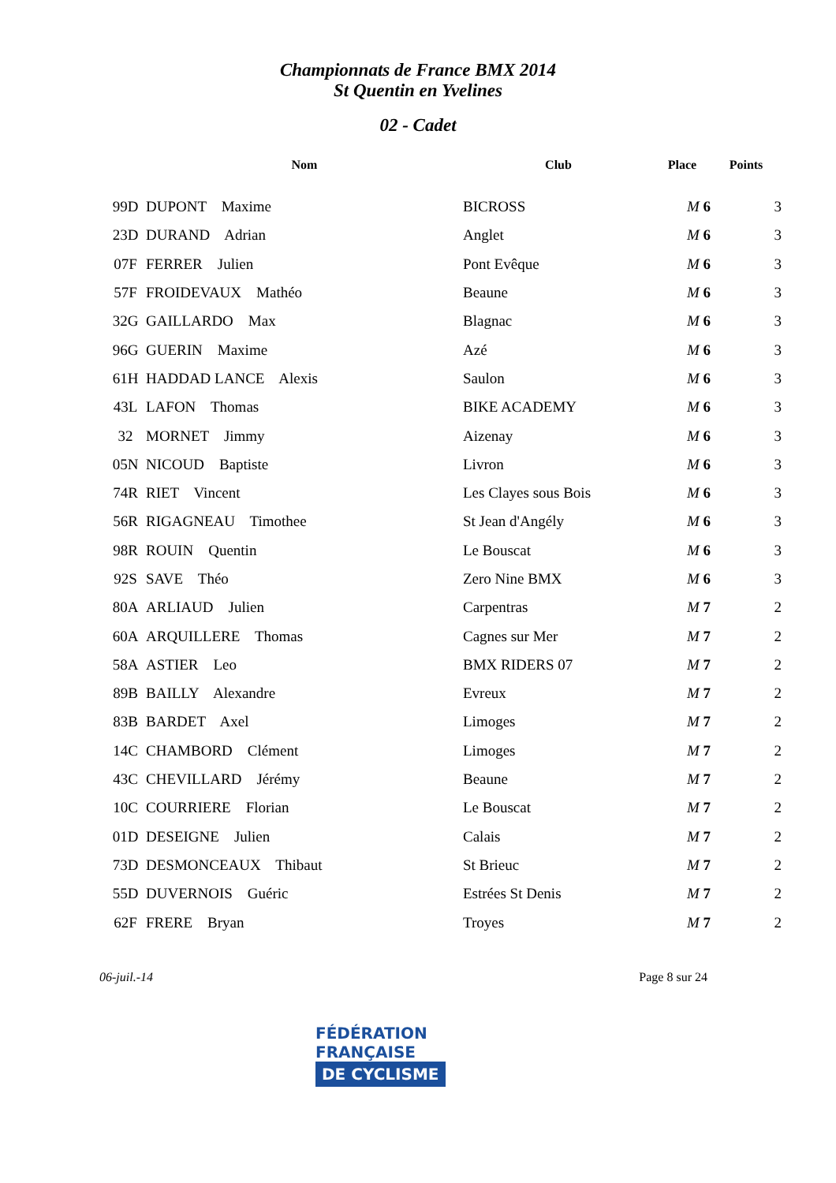Championnats de France BMX 2014
St Quentin en Yvelines
02 - Cadet
| | Nom | Club | Place | Points |
| --- | --- | --- | --- | --- |
| 99D | DUPONT Maxime | BICROSS | M 6 | 3 |
| 23D | DURAND Adrian | Anglet | M 6 | 3 |
| 07F | FERRER Julien | Pont Evêque | M 6 | 3 |
| 57F | FROIDEVAUX Mathéo | Beaune | M 6 | 3 |
| 32G | GAILLARDO Max | Blagnac | M 6 | 3 |
| 96G | GUERIN Maxime | Azé | M 6 | 3 |
| 61H | HADDAD LANCE Alexis | Saulon | M 6 | 3 |
| 43L | LAFON Thomas | BIKE ACADEMY | M 6 | 3 |
| 32 | MORNET Jimmy | Aizenay | M 6 | 3 |
| 05N | NICOUD Baptiste | Livron | M 6 | 3 |
| 74R | RIET Vincent | Les Clayes sous Bois | M 6 | 3 |
| 56R | RIGAGNEAU Timothee | St Jean d'Angély | M 6 | 3 |
| 98R | ROUIN Quentin | Le Bouscat | M 6 | 3 |
| 92S | SAVE Théo | Zero Nine BMX | M 6 | 3 |
| 80A | ARLIAUD Julien | Carpentras | M 7 | 2 |
| 60A | ARQUILLERE Thomas | Cagnes sur Mer | M 7 | 2 |
| 58A | ASTIER Leo | BMX RIDERS 07 | M 7 | 2 |
| 89B | BAILLY Alexandre | Evreux | M 7 | 2 |
| 83B | BARDET Axel | Limoges | M 7 | 2 |
| 14C | CHAMBORD Clément | Limoges | M 7 | 2 |
| 43C | CHEVILLARD Jérémy | Beaune | M 7 | 2 |
| 10C | COURRIERE Florian | Le Bouscat | M 7 | 2 |
| 01D | DESEIGNE Julien | Calais | M 7 | 2 |
| 73D | DESMONCEAUX Thibaut | St Brieuc | M 7 | 2 |
| 55D | DUVERNOIS Guéric | Estrées St Denis | M 7 | 2 |
| 62F | FRERE Bryan | Troyes | M 7 | 2 |
06-juil.-14 Page 8 sur 24
FÉDÉRATION
FRANÇAISE
DE CYCLISME